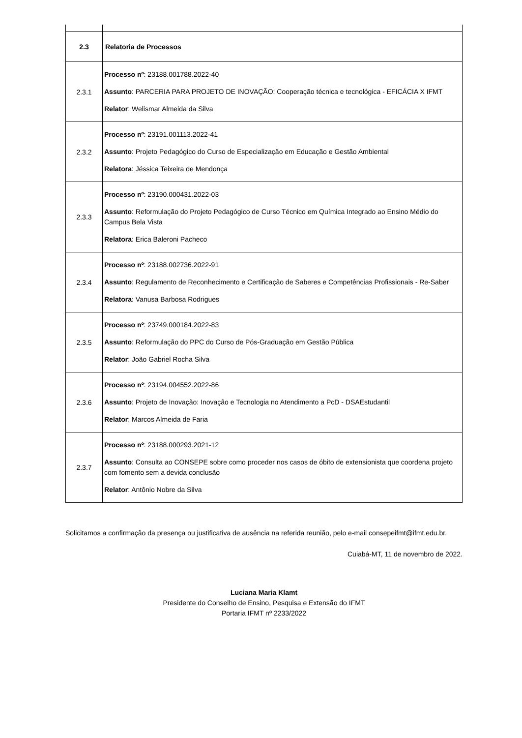| 2.3 | Relatoria de Processos |
| 2.3.1 | Processo nº : 23188.001788.2022-40 Assunto : PARCERIA PARA PROJETO DE INOVAÇÃO: Cooperação técnica e tecnológica - EFICÁCIA X IFMT Relator : Welismar Almeida da Silva |
| 2.3.2 | Processo nº : 23191.001113.2022-41 Assunto : Projeto Pedagógico do Curso de Especialização em Educação e Gestão Ambiental Relatora : Jéssica Teixeira de Mendonça |
| 2.3.3 | Processo nº : 23190.000431.2022-03 Assunto : Reformulação do Projeto Pedagógico de Curso Técnico em Química Integrado ao Ensino Médio do Campus Bela Vista Relatora : Erica Baleroni Pacheco |
| 2.3.4 | Processo nº : 23188.002736.2022-91 Assunto : Regulamento de Reconhecimento e Certificação de Saberes e Competências Profissionais - Re-Saber Relatora : Vanusa Barbosa Rodrigues |
| 2.3.5 | Processo nº : 23749.000184.2022-83 Assunto : Reformulação do PPC do Curso de Pós-Graduação em Gestão Pública Relator : João Gabriel Rocha Silva |
| 2.3.6 | Processo nº : 23194.004552.2022-86 Assunto : Projeto de Inovação: Inovação e Tecnologia no Atendimento a PcD - DSAEstudantil Relator : Marcos Almeida de Faria |
| 2.3.7 | Processo nº : 23188.000293.2021-12 Assunto : Consulta ao CONSEPE sobre como proceder nos casos de óbito de extensionista que coordena projeto com fomento sem a devida conclusão Relator : Antônio Nobre da Silva |
Solicitamos a confirmação da presença ou justificativa de ausência na referida reunião, pelo e-mail consepeifmt@ifmt.edu.br.
Cuiabá-MT, 11 de novembro de 2022.
Luciana Maria Klamt
Presidente do Conselho de Ensino, Pesquisa e Extensão do IFMT
Portaria IFMT nº 2233/2022